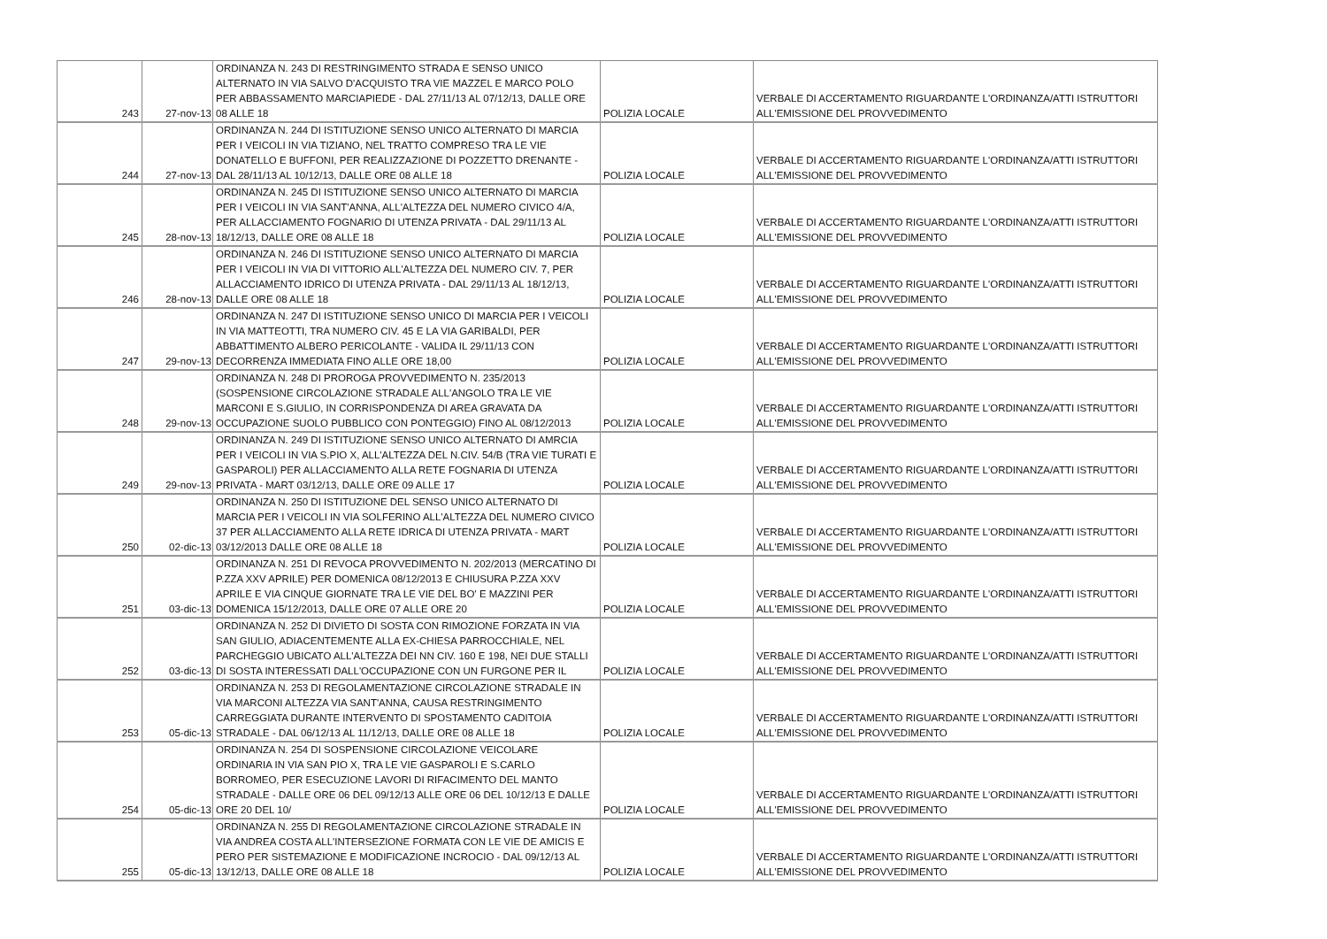| 243 | 27-nov-13 | ORDINANZA N. 243 DI RESTRINGIMENTO STRADA E SENSO UNICO ALTERNATO IN VIA SALVO D'ACQUISTO TRA VIE MAZZEL E MARCO POLO PER ABBASSAMENTO MARCIAPIEDE - DAL 27/11/13 AL 07/12/13, DALLE ORE 08 ALLE 18 | POLIZIA LOCALE | VERBALE DI ACCERTAMENTO RIGUARDANTE L'ORDINANZA/ATTI ISTRUTTORI ALL'EMISSIONE DEL PROVVEDIMENTO |
| 244 | 27-nov-13 | ORDINANZA N. 244 DI ISTITUZIONE SENSO UNICO ALTERNATO DI MARCIA PER I VEICOLI IN VIA TIZIANO, NEL TRATTO COMPRESO TRA LE VIE DONATELLO E BUFFONI, PER REALIZZAZIONE DI POZZETTO DRENANTE - DAL 28/11/13 AL 10/12/13, DALLE ORE 08 ALLE 18 | POLIZIA LOCALE | VERBALE DI ACCERTAMENTO RIGUARDANTE L'ORDINANZA/ATTI ISTRUTTORI ALL'EMISSIONE DEL PROVVEDIMENTO |
| 245 | 28-nov-13 | ORDINANZA N. 245 DI ISTITUZIONE SENSO UNICO ALTERNATO DI MARCIA PER I VEICOLI IN VIA SANT'ANNA, ALL'ALTEZZA DEL NUMERO CIVICO 4/A, PER ALLACCIAMENTO FOGNARIO DI UTENZA PRIVATA - DAL 29/11/13 AL 18/12/13, DALLE ORE 08 ALLE 18 | POLIZIA LOCALE | VERBALE DI ACCERTAMENTO RIGUARDANTE L'ORDINANZA/ATTI ISTRUTTORI ALL'EMISSIONE DEL PROVVEDIMENTO |
| 246 | 28-nov-13 | ORDINANZA N. 246 DI ISTITUZIONE SENSO UNICO ALTERNATO DI MARCIA PER I VEICOLI IN VIA DI VITTORIO ALL'ALTEZZA DEL NUMERO CIV. 7, PER ALLACCIAMENTO IDRICO DI UTENZA PRIVATA - DAL 29/11/13 AL 18/12/13, DALLE ORE 08 ALLE 18 | POLIZIA LOCALE | VERBALE DI ACCERTAMENTO RIGUARDANTE L'ORDINANZA/ATTI ISTRUTTORI ALL'EMISSIONE DEL PROVVEDIMENTO |
| 247 | 29-nov-13 | ORDINANZA N. 247 DI ISTITUZIONE SENSO UNICO DI MARCIA PER I VEICOLI IN VIA MATTEOTTI, TRA NUMERO CIV. 45 E LA VIA GARIBALDI, PER ABBATTIMENTO ALBERO PERICOLANTE - VALIDA IL 29/11/13 CON DECORRENZA IMMEDIATA FINO ALLE ORE 18,00 | POLIZIA LOCALE | VERBALE DI ACCERTAMENTO RIGUARDANTE L'ORDINANZA/ATTI ISTRUTTORI ALL'EMISSIONE DEL PROVVEDIMENTO |
| 248 | 29-nov-13 | ORDINANZA N. 248 DI PROROGA PROVVEDIMENTO N. 235/2013 (SOSPENSIONE CIRCOLAZIONE STRADALE ALL'ANGOLO TRA LE VIE MARCONI E S.GIULIO, IN CORRISPONDENZA DI AREA GRAVATA DA OCCUPAZIONE SUOLO PUBBLICO CON PONTEGGIO) FINO AL 08/12/2013 | POLIZIA LOCALE | VERBALE DI ACCERTAMENTO RIGUARDANTE L'ORDINANZA/ATTI ISTRUTTORI ALL'EMISSIONE DEL PROVVEDIMENTO |
| 249 | 29-nov-13 | ORDINANZA N. 249 DI ISTITUZIONE SENSO UNICO ALTERNATO DI AMRCIA PER I VEICOLI IN VIA S.PIO X, ALL'ALTEZZA DEL N.CIV. 54/B (TRA VIE TURATI E GASPAROLI) PER ALLACCIAMENTO ALLA RETE FOGNARIA DI UTENZA PRIVATA - MART 03/12/13, DALLE ORE 09 ALLE 17 | POLIZIA LOCALE | VERBALE DI ACCERTAMENTO RIGUARDANTE L'ORDINANZA/ATTI ISTRUTTORI ALL'EMISSIONE DEL PROVVEDIMENTO |
| 250 | 02-dic-13 | ORDINANZA N. 250 DI ISTITUZIONE DEL SENSO UNICO ALTERNATO DI MARCIA PER I VEICOLI IN VIA SOLFERINO ALL'ALTEZZA DEL NUMERO CIVICO 37 PER ALLACCIAMENTO ALLA RETE IDRICA DI UTENZA PRIVATA - MART 03/12/2013 DALLE ORE 08 ALLE 18 | POLIZIA LOCALE | VERBALE DI ACCERTAMENTO RIGUARDANTE L'ORDINANZA/ATTI ISTRUTTORI ALL'EMISSIONE DEL PROVVEDIMENTO |
| 251 | 03-dic-13 | ORDINANZA N. 251 DI REVOCA PROVVEDIMENTO N. 202/2013 (MERCATINO DI P.ZZA XXV APRILE) PER DOMENICA 08/12/2013 E CHIUSURA P.ZZA XXV APRILE E VIA CINQUE GIORNATE TRA LE VIE DEL BO' E MAZZINI PER DOMENICA 15/12/2013, DALLE ORE 07 ALLE ORE 20 | POLIZIA LOCALE | VERBALE DI ACCERTAMENTO RIGUARDANTE L'ORDINANZA/ATTI ISTRUTTORI ALL'EMISSIONE DEL PROVVEDIMENTO |
| 252 | 03-dic-13 | ORDINANZA N. 252 DI DIVIETO DI SOSTA CON RIMOZIONE FORZATA IN VIA SAN GIULIO, ADIACENTEMENTE ALLA EX-CHIESA PARROCCHIALE, NEL PARCHEGGIO UBICATO ALL'ALTEZZA DEI NN CIV. 160 E 198, NEI DUE STALLI DI SOSTA INTERESSATI DALL'OCCUPAZIONE CON UN FURGONE PER IL | POLIZIA LOCALE | VERBALE DI ACCERTAMENTO RIGUARDANTE L'ORDINANZA/ATTI ISTRUTTORI ALL'EMISSIONE DEL PROVVEDIMENTO |
| 253 | 05-dic-13 | ORDINANZA N. 253 DI REGOLAMENTAZIONE CIRCOLAZIONE STRADALE IN VIA MARCONI ALTEZZA VIA SANT'ANNA, CAUSA RESTRINGIMENTO CARREGGIATA DURANTE INTERVENTO DI SPOSTAMENTO CADITOIA STRADALE - DAL 06/12/13 AL 11/12/13, DALLE ORE 08 ALLE 18 | POLIZIA LOCALE | VERBALE DI ACCERTAMENTO RIGUARDANTE L'ORDINANZA/ATTI ISTRUTTORI ALL'EMISSIONE DEL PROVVEDIMENTO |
| 254 | 05-dic-13 | ORDINANZA N. 254 DI SOSPENSIONE CIRCOLAZIONE VEICOLARE ORDINARIA IN VIA SAN PIO X, TRA LE VIE GASPAROLI E S.CARLO BORROMEO, PER ESECUZIONE LAVORI DI RIFACIMENTO DEL MANTO STRADALE - DALLE ORE 06 DEL 09/12/13 ALLE ORE 06 DEL 10/12/13 E DALLE ORE 20 DEL 10/ | POLIZIA LOCALE | VERBALE DI ACCERTAMENTO RIGUARDANTE L'ORDINANZA/ATTI ISTRUTTORI ALL'EMISSIONE DEL PROVVEDIMENTO |
| 255 | 05-dic-13 | ORDINANZA N. 255 DI REGOLAMENTAZIONE CIRCOLAZIONE STRADALE IN VIA ANDREA COSTA ALL'INTERSEZIONE FORMATA CON LE VIE DE AMICIS E PERO PER SISTEMAZIONE E MODIFICAZIONE INCROCIO - DAL 09/12/13 AL 13/12/13, DALLE ORE 08 ALLE 18 | POLIZIA LOCALE | VERBALE DI ACCERTAMENTO RIGUARDANTE L'ORDINANZA/ATTI ISTRUTTORI ALL'EMISSIONE DEL PROVVEDIMENTO |